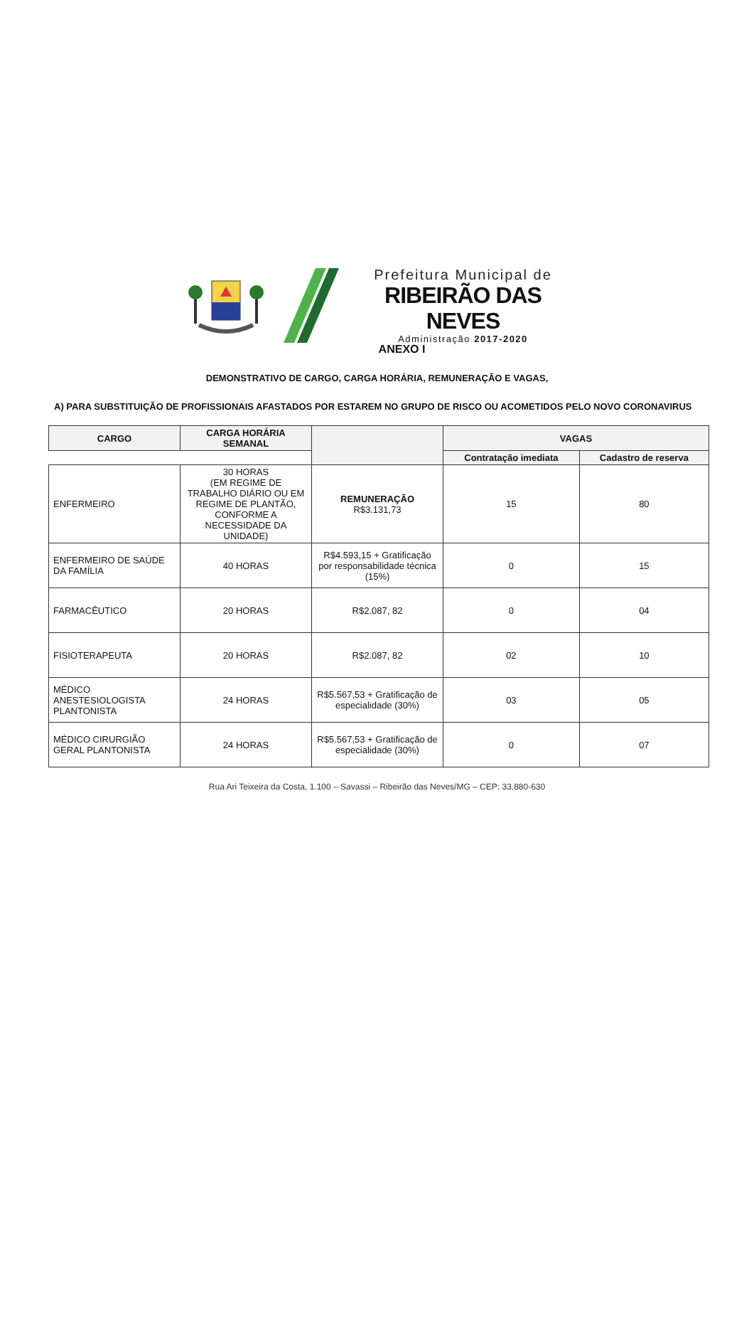Prefeitura Municipal de
RIBEIRÃO DAS NEVES
Administração 2017-2020
ANEXO I
DEMONSTRATIVO DE CARGO, CARGA HORÁRIA, REMUNERAÇÃO E VAGAS,
A) PARA SUBSTITUIÇÃO DE PROFISSIONAIS AFASTADOS POR ESTAREM NO GRUPO DE RISCO OU ACOMETIDOS PELO NOVO CORONAVIRUS
| CARGO | CARGA HORÁRIA SEMANAL | | VAGAS | |
| --- | --- | --- | --- | --- |
| | | | Contratação imediata | Cadastro de reserva |
| ENFERMEIRO | 30 HORAS (EM REGIME DE TRABALHO DIÁRIO OU EM REGIME DE PLANTÃO, CONFORME A NECESSIDADE DA UNIDADE) | REMUNERAÇÃO R$3.131,73 | 15 | 80 |
| ENFERMEIRO DE SAÚDE DA FAMÍLIA | 40 HORAS | R$4.593,15 + Gratificação por responsabilidade técnica (15%) | 0 | 15 |
| FARMACÊUTICO | 20 HORAS | R$2.087, 82 | 0 | 04 |
| FISIOTERAPEUTA | 20 HORAS | R$2.087, 82 | 02 | 10 |
| MÉDICO ANESTESIOLOGISTA PLANTONISTA | 24 HORAS | R$5.567,53 + Gratificação de especialidade (30%) | 03 | 05 |
| MÉDICO CIRURGIÃO GERAL PLANTONISTA | 24 HORAS | R$5.567,53 + Gratificação de especialidade (30%) | 0 | 07 |
Rua Ari Teixeira da Costa, 1.100 – Savassi – Ribeirão das Neves/MG – CEP: 33.880-630